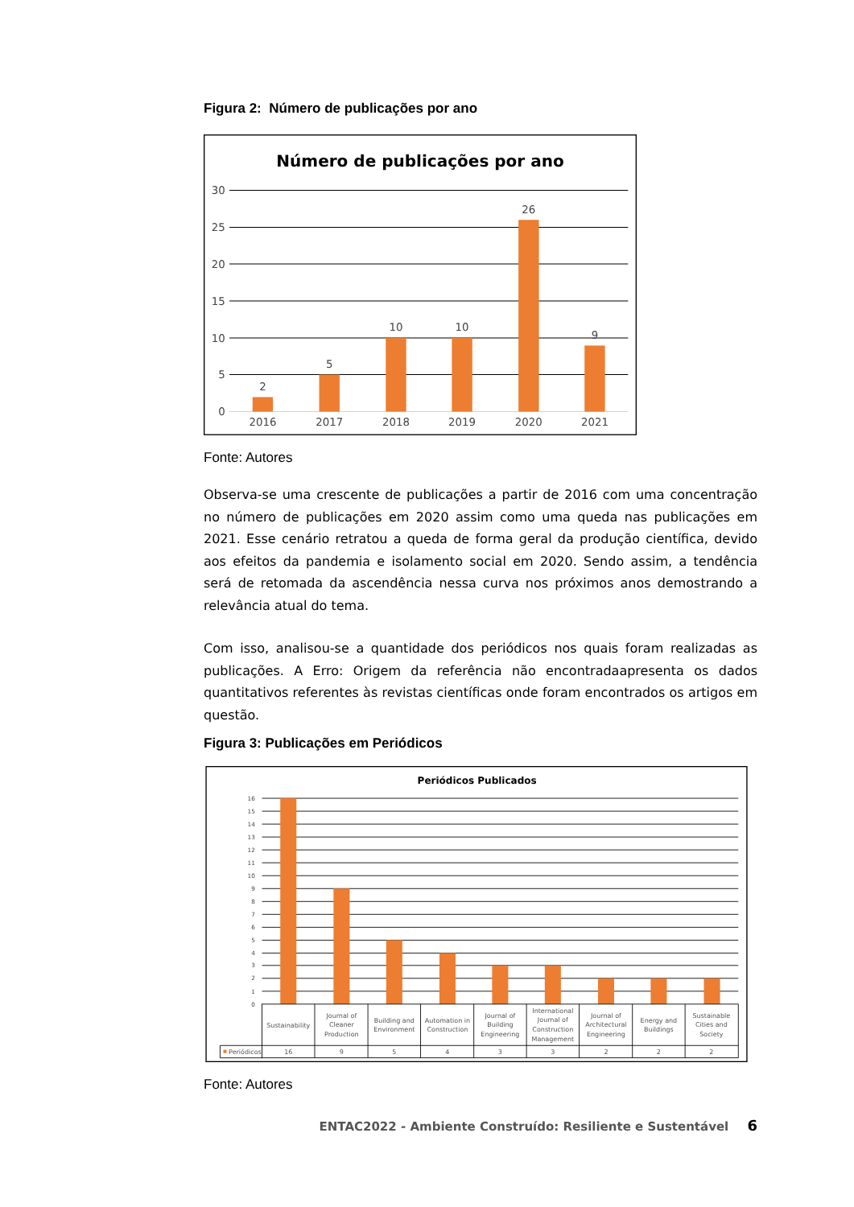Figura 2: Número de publicações por ano
Número de publicações por ano
30
25
20
15
10
5
0
2
5
10
10
26
9
2016
2017
2018
2019
2020
2021
Fonte: Autores
Observa-se uma crescente de publicações a partir de 2016 com uma concentração no número de publicações em 2020 assim como uma queda nas publicações em 2021. Esse cenário retratou a queda de forma geral da produção científica, devido aos efeitos da pandemia e isolamento social em 2020. Sendo assim, a tendência será de retomada da ascendência nessa curva nos próximos anos demostrando a relevância atual do tema.
Com isso, analisou-se a quantidade dos periódicos nos quais foram realizadas as publicações. A Erro: Origem da referência não encontradaapresenta os dados quantitativos referentes às revistas científicas onde foram encontrados os artigos em questão.
Figura 3: Publicações em Periódicos
Periódicos Publicados
16
15
14
13
12
11
10
9
8
7
6
5
4
3
2
1
0
Sustainability
Journal of
Cleaner
Production
Building and
Environment
Automation in
Construction
Journal of
Building
Engineering
International
Journal of
Construction
Management
Journal of
Architectural
Engineering
Energy and
Buildings
Sustainable
Cities and
Society
16
9
5
4
3
3
2
2
2
Periódicos
Fonte: Autores
ENTAC2022 - Ambiente Construído: Resiliente e Sustentável 6